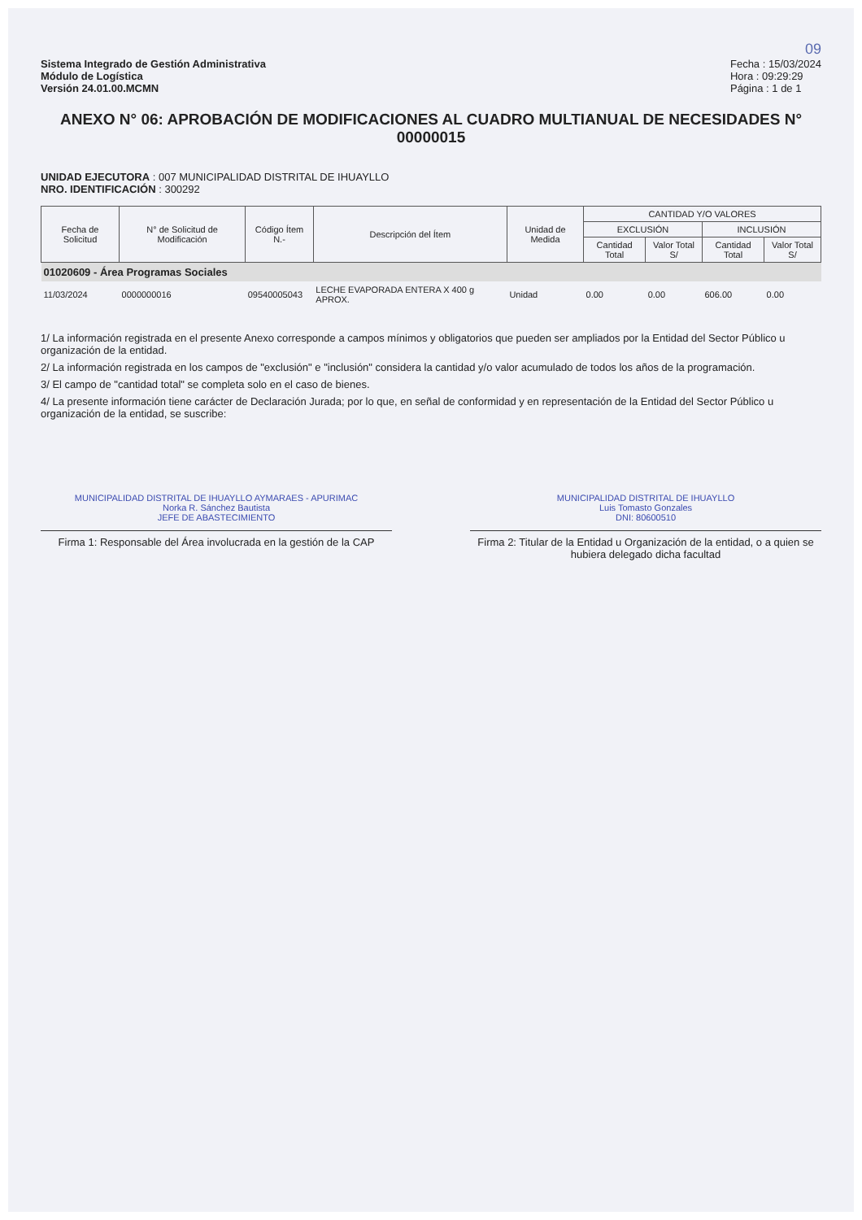09
Sistema Integrado de Gestión Administrativa
Módulo de Logística
Versión 24.01.00.MCMN
Fecha : 15/03/2024
Hora : 09:29:29
Página : 1 de 1
ANEXO N° 06: APROBACIÓN DE MODIFICACIONES AL CUADRO MULTIANUAL DE NECESIDADES N° 00000015
UNIDAD EJECUTORA : 007 MUNICIPALIDAD DISTRITAL DE IHUAYLLO
NRO. IDENTIFICACIÓN : 300292
| Fecha de Solicitud | N° de Solicitud de Modificación | Código Ítem N.- | Descripción del Ítem | Unidad de Medida | CANTIDAD Y/O VALORES | | | |
| --- | --- | --- | --- | --- | --- | --- | --- | --- |
| | | | | | EXCLUSIÓN | | INCLUSIÓN | |
| | | | | | Cantidad Total | Valor Total S/ | Cantidad Total | Valor Total S/ |
| 01020609 - Área Programas Sociales | | | | | | | | |
| 11/03/2024 | 0000000016 | 09540005043 | LECHE EVAPORADA ENTERA X 400 g APROX. | Unidad | 0.00 | 0.00 | 606.00 | 0.00 |
1/ La información registrada en el presente Anexo corresponde a campos mínimos y obligatorios que pueden ser ampliados por la Entidad del Sector Público u organización de la entidad.
2/ La información registrada en los campos de "exclusión" e "inclusión" considera la cantidad y/o valor acumulado de todos los años de la programación.
3/ El campo de "cantidad total" se completa solo en el caso de bienes.
4/ La presente información tiene carácter de Declaración Jurada; por lo que, en señal de conformidad y en representación de la Entidad del Sector Público u organización de la entidad, se suscribe:
MUNICIPALIDAD DISTRITAL DE IHUAYLLO AYMARAES - APURIMAC
Norka R. Sánchez Bautista
JEFE DE ABASTECIMIENTO
Firma 1: Responsable del Área involucrada en la gestión de la CAP
MUNICIPALIDAD DISTRITAL DE IHUAYLLO
Luis Tomasto Gonzales
DNI: 80600510
Firma 2: Titular de la Entidad u Organización de la entidad, o a quien se hubiera delegado dicha facultad